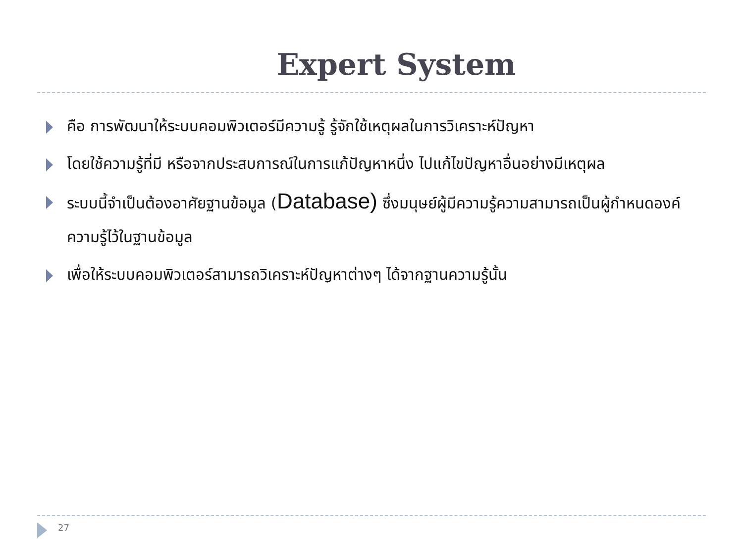Expert System
คือ การพัฒนาให้ระบบคอมพิวเตอร์มีความรู้ รู้จักใช้เหตุผลในการวิเคราะห์ปัญหา
โดยใช้ความรู้ที่มี หรือจากประสบการณ์ในการแก้ปัญหาหนึ่ง ไปแก้ไขปัญหาอื่นอย่างมีเหตุผล
ระบบนี้จำเป็นต้องอาศัยฐานข้อมูล (Database) ซึ่งมนุษย์ผู้มีความรู้ความสามารถเป็นผู้กำหนดองค์ความรู้ไว้ในฐานข้อมูล
เพื่อให้ระบบคอมพิวเตอร์สามารถวิเคราะห์ปัญหาต่างๆ ได้จากฐานความรู้นั้น
27